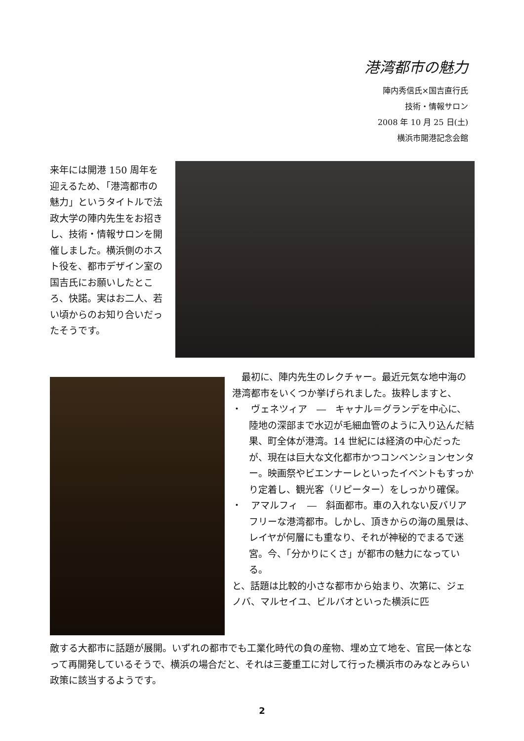港湾都市の魅力
陣内秀信氏×国吉直行氏
技術・情報サロン
2008 年 10 月 25 日(土)
横浜市開港記念会館
来年には開港 150 周年を迎えるため､「港湾都市の魅力」というタイトルで法政大学の陣内先生をお招きし、技術・情報サロンを開催しました。横浜側のホスト役を、都市デザイン室の国吉氏にお願いしたところ、快諾。実はお二人、若い頃からのお知り合いだったそうです。
　最初に、陣内先生のレクチャー。最近元気な地中海の港湾都市をいくつか挙げられました。抜粋しますと、
・　ヴェネツィア　―　キャナル＝グランデを中心に、陸地の深部まで水辺が毛細血管のように入り込んだ結果、町全体が港湾。14 世紀には経済の中心だったが、現在は巨大な文化都市かつコンベンションセンター。映画祭やビエンナーレといったイベントもすっかり定着し、観光客（リピーター）をしっかり確保。
・　アマルフィ　―　斜面都市。車の入れない反バリアフリーな港湾都市。しかし、頂きからの海の風景は、レイヤが何層にも重なり、それが神秘的でまるで迷宮。今、「分かりにくさ」が都市の魅力になっている。
と、話題は比較的小さな都市から始まり、次第に、ジェノバ、マルセイユ、ビルバオといった横浜に匹
敵する大都市に話題が展開。いずれの都市でも工業化時代の負の産物、埋め立て地を、官民一体となって再開発しているそうで、横浜の場合だと、それは三菱重工に対して行った横浜市のみなとみらい政策に該当するようです。
2